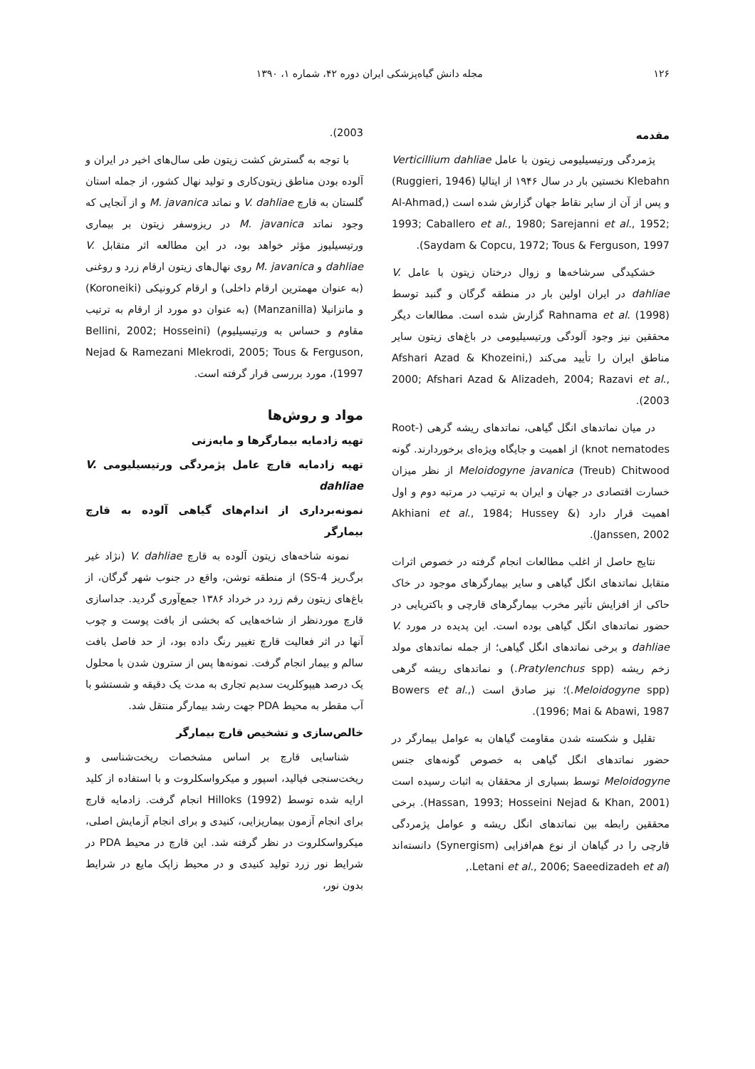۱۲۶ مجله دانش گیاه‌پزشکی ایران دوره ۴۲، شماره ۱، ۱۳۹۰
مقدمه
پژمردگی ورتیسیلیومی زیتون با عامل Verticillium dahliae Klebahn نخستین بار در سال ۱۹۴۶ از ایتالیا (Ruggieri, 1946) و پس از آن از سایر نقاط جهان گزارش شده است (Al-Ahmad, 1993; Caballero et al., 1980; Sarejanni et al., 1952; Saydam & Copcu, 1972; Tous & Ferguson, 1997).
خشکیدگی سرشاخه‌ها و زوال درختان زیتون با عامل V. dahliae در ایران اولین بار در منطقه گرگان و گنبد توسط Rahnama et al. (1998) گزارش شده است. مطالعات دیگر محققین نیز وجود آلودگی ورتیسیلیومی در باغ‌های زیتون سایر مناطق ایران را تأیید می‌کند (Afshari Azad & Khozeini, 2000; Afshari Azad & Alizadeh, 2004; Razavi et al., 2003).
در میان نماتدهای انگل گیاهی، نماتدهای ریشه گرهی (Root-knot nematodes) از اهمیت و جایگاه ویژه‌ای برخوردارند. گونه Meloidogyne javanica (Treub) Chitwood از نظر میزان خسارت اقتصادی در جهان و ایران به ترتیب در مرتبه دوم و اول اهمیت قرار دارد (Akhiani et al., 1984; Hussey & Janssen, 2002).
نتایج حاصل از اغلب مطالعات انجام گرفته در خصوص اثرات متقابل نماتدهای انگل گیاهی و سایر بیمارگرهای موجود در خاک حاکی از افزایش تأثیر مخرب بیمارگرهای قارچی و باکتریایی در حضور نماتدهای انگل گیاهی بوده است. این پدیده در مورد V. dahliae و برخی نماتدهای انگل گیاهی؛ از جمله نماتدهای مولد زخم ریشه (Pratylenchus spp.) و نماتدهای ریشه گرهی (Meloidogyne spp.)؛ نیز صادق است (Bowers et al., 1996; Mai & Abawi, 1987).
تقلیل و شکسته شدن مقاومت گیاهان به عوامل بیمارگر در حضور نماتدهای انگل گیاهی به خصوص گونه‌های جنس Meloidogyne توسط بسیاری از محققان به اثبات رسیده است (Hassan, 1993; Hosseini Nejad & Khan, 2001). برخی محققین رابطه بین نماتدهای انگل ریشه و عوامل پژمردگی قارچی را در گیاهان از نوع هم‌افزایی (Synergism) دانسته‌اند (Letani et al., 2006; Saeedizadeh et al.,
2003).
با توجه به گسترش کشت زیتون طی سال‌های اخیر در ایران و آلوده بودن مناطق زیتون‌کاری و تولید نهال کشور، از جمله استان گلستان به قارچ V. dahliae و نماتد M. javanica و از آنجایی که وجود نماتد M. javanica در ریزوسفر زیتون بر بیماری ورتیسیلیوز مؤثر خواهد بود، در این مطالعه اثر متقابل V. dahliae و M. javanica روی نهال‌های زیتون ارقام زرد و روغنی (به عنوان مهمترین ارقام داخلی) و ارقام کرونیکی (Koroneiki) و مانزانیلا (Manzanilla) (به عنوان دو مورد از ارقام به ترتیب مقاوم و حساس به ورتیسیلیوم) (Bellini, 2002; Hosseini Nejad & Ramezani Mlekrodi, 2005; Tous & Ferguson, 1997)، مورد بررسی قرار گرفته است.
مواد و روش‌ها
تهیه زادمایه بیمارگرها و مایه‌زنی
تهیه زادمایه قارچ عامل پژمردگی ورتیسیلیومی V. dahliae
نمونه‌برداری از اندام‌های گیاهی آلوده به قارچ بیمارگر
نمونه شاخه‌های زیتون آلوده به قارچ V. dahliae (نژاد غیر برگ‌ریز SS-4) از منطقه توشن، واقع در جنوب شهر گرگان، از باغ‌های زیتون رقم زرد در خرداد ۱۳۸۶ جمع‌آوری گردید. جداسازی قارچ موردنظر از شاخه‌هایی که بخشی از بافت پوست و چوب آنها در اثر فعالیت قارچ تغییر رنگ داده بود، از حد فاصل بافت سالم و بیمار انجام گرفت. نمونه‌ها پس از سترون شدن با محلول یک درصد هیپوکلریت سدیم تجاری به مدت یک دقیقه و شستشو با آب مقطر به محیط PDA جهت رشد بیمارگر منتقل شد.
خالص‌سازی و تشخیص قارچ بیمارگر
شناسایی قارچ بر اساس مشخصات ریخت‌شناسی و ریخت‌سنجی فیالید، اسپور و میکرواسکلروت و با استفاده از کلید ارایه شده توسط Hilloks (1992) انجام گرفت. زادمایه قارچ برای انجام آزمون بیماریزایی، کنیدی و برای انجام آزمایش اصلی، میکرواسکلروت در نظر گرفته شد. این قارچ در محیط PDA در شرایط نور زرد تولید کنیدی و در محیط زاپک مایع در شرایط بدون نور،